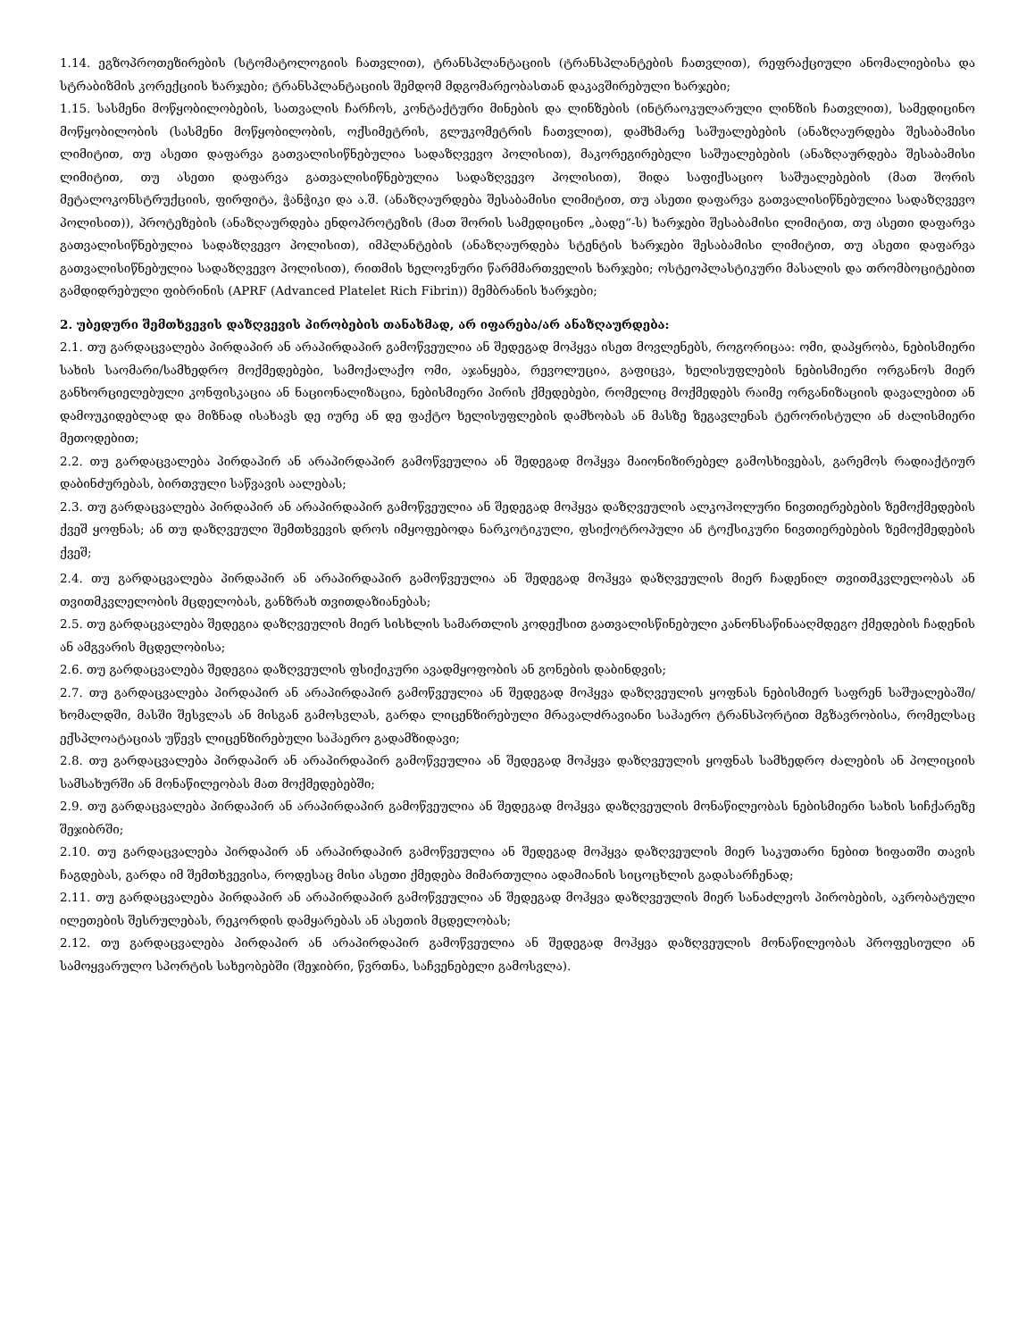1.14. ეგზოპროთეზირების (სტომატოლოგიის ჩათვლით), ტრანსპლანტაციის (ტრანსპლანტების ჩათვლით), რეფრაქციული ანომალიებისა და სტრაბიზმის კორექციის ხარჯები; ტრანსპლანტაციის შემდომ მდგომარეობასთან დაკავშირებული ხარჯები;
1.15. სასმენი მოწყობილობების, სათვალის ჩარჩოს, კონტაქტური მინების და ლინზების (ინტრაოკულარული ლინზის ჩათვლით), სამედიცინო მოწყობილობის (სასმენი მოწყობილობის, ოქსიმეტრის, გლუკომეტრის ჩათვლით), დამხმარე საშუალებების (ანაზღაურდება შესაბამისი ლიმიტით, თუ ასეთი დაფარვა გათვალისიწნებულია სადაზღვევო პოლისით), მაკორეგირებელი საშუალებების (ანაზღაურდება შესაბამისი ლიმიტით, თუ ასეთი დაფარვა გათვალისიწნებულია სადაზღვევო პოლისით), შიდა საფიქსაციო საშუალებების (მათ შორის მეტალოკონსტრუქციის, ფირფიტა, ჭანჭიკი და ა.შ. (ანაზღაურდება შესაბამისი ლიმიტით, თუ ასეთი დაფარვა გათვალისიწნებულია სადაზღვევო პოლისით)), პროტეზების (ანაზღაურდება ენდოპროტეზის (მათ შორის სამედიცინო „ბადე“-ს) ხარჯები შესაბამისი ლიმიტით, თუ ასეთი დაფარვა გათვალისიწნებულია სადაზღვევო პოლისით), იმპლანტების (ანაზღაურდება სტენტის ხარჯები შესაბამისი ლიმიტით, თუ ასეთი დაფარვა გათვალისიწნებულია სადაზღვევო პოლისით), რითმის ხელოვნური წარმმართველის ხარჯები; ოსტეოპლასტიკური მასალის და თრომბოციტებით გამდიდრებული ფიბრინის (APRF (Advanced Platelet Rich Fibrin)) მემბრანის ხარჯები;
2. უბედური შემთხვევის დაზღვევის პირობების თანახმად, არ იფარება/არ ანაზღაურდება:
2.1. თუ გარდაცვალება პირდაპირ ან არაპირდაპირ გამოწვეულია ან შედეგად მოჰყვა ისეთ მოვლენებს, როგორიცაა: ომი, დაპყრობა, ნებისმიერი სახის საომარი/სამხედრო მოქმედებები, სამოქალაქო ომი, აჯანყება, რევოლუცია, გაფიცვა, ხელისუფლების ნებისმიერი ორგანოს მიერ განხორციელებული კონფისკაცია ან ნაციონალიზაცია, ნებისმიერი პირის ქმედებები, რომელიც მოქმედებს რაიმე ორგანიზაციის დავალებით ან დამოუკიდებლად და მიზნად ისახავს დე იურე ან დე ფაქტო ხელისუფლების დამხობას ან მასზე ზეგავლენას ტერორისტული ან ძალისმიერი მეთოდებით;
2.2. თუ გარდაცვალება პირდაპირ ან არაპირდაპირ გამოწვეულია ან შედეგად მოჰყვა მაიონიზირებელ გამოსხივებას, გარემოს რადიაქტიურ დაბინძურებას, ბირთვული საწვავის აალებას;
2.3. თუ გარდაცვალება პირდაპირ ან არაპირდაპირ გამოწვეულია ან შედეგად მოჰყვა დაზღვეულის ალკოჰოლური ნივთიერებების ზემოქმედების ქვეშ ყოფნას; ან თუ დაზღვეული შემთხვევის დროს იმყოფებოდა ნარკოტიკული, ფსიქოტროპული ან ტოქსიკური ნივთიერებების ზემოქმედების ქვეშ;
2.4. თუ გარდაცვალება პირდაპირ ან არაპირდაპირ გამოწვეულია ან შედეგად მოჰყვა დაზღვეულის მიერ ჩადენილ თვითმკვლელობას ან თვითმკვლელობის მცდელობას, განზრახ თვითდაზიანებას;
2.5. თუ გარდაცვალება შედეგია დაზღვეულის მიერ სისხლის სამართლის კოდექსით გათვალისწინებული კანონსაწინააღმდეგო ქმედების ჩადენის ან ამგვარის მცდელობისა;
2.6. თუ გარდაცვალება შედეგია დაზღვეულის ფსიქიკური ავადმყოფობის ან გონების დაბინდვის;
2.7. თუ გარდაცვალება პირდაპირ ან არაპირდაპირ გამოწვეულია ან შედეგად მოჰყვა დაზღვეულის ყოფნას ნებისმიერ საფრენ საშუალებაში/ხომალდში, მასში შესვლას ან მისგან გამოსვლას, გარდა ლიცენზირებული მრავალძრავიანი საჰაერო ტრანსპორტით მგზავრობისა, რომელსაც ექსპლოატაციას უწევს ლიცენზირებული საჰაერო გადამზიდავი;
2.8. თუ გარდაცვალება პირდაპირ ან არაპირდაპირ გამოწვეულია ან შედეგად მოჰყვა დაზღვეულის ყოფნას სამხედრო ძალების ან პოლიციის სამსახურში ან მონაწილეობას მათ მოქმედებებში;
2.9. თუ გარდაცვალება პირდაპირ ან არაპირდაპირ გამოწვეულია ან შედეგად მოჰყვა დაზღვეულის მონაწილეობას ნებისმიერი სახის სიჩქარეზე შეჯიბრში;
2.10. თუ გარდაცვალება პირდაპირ ან არაპირდაპირ გამოწვეულია ან შედეგად მოჰყვა დაზღვეულის მიერ საკუთარი ნებით ხიფათში თავის ჩაგდებას, გარდა იმ შემთხვევისა, როდესაც მისი ასეთი ქმედება მიმართულია ადამიანის სიცოცხლის გადასარჩენად;
2.11. თუ გარდაცვალება პირდაპირ ან არაპირდაპირ გამოწვეულია ან შედეგად მოჰყვა დაზღვეულის მიერ სანაძლეოს პირობების, აკრობატული ილეთების შესრულებას, რეკორდის დამყარებას ან ასეთის მცდელობას;
2.12. თუ გარდაცვალება პირდაპირ ან არაპირდაპირ გამოწვეულია ან შედეგად მოჰყვა დაზღვეულის მონაწილეობას პროფესიული ან სამოყვარულო სპორტის სახეობებში (შეჯიბრი, წვრთნა, საჩვენებელი გამოსვლა).